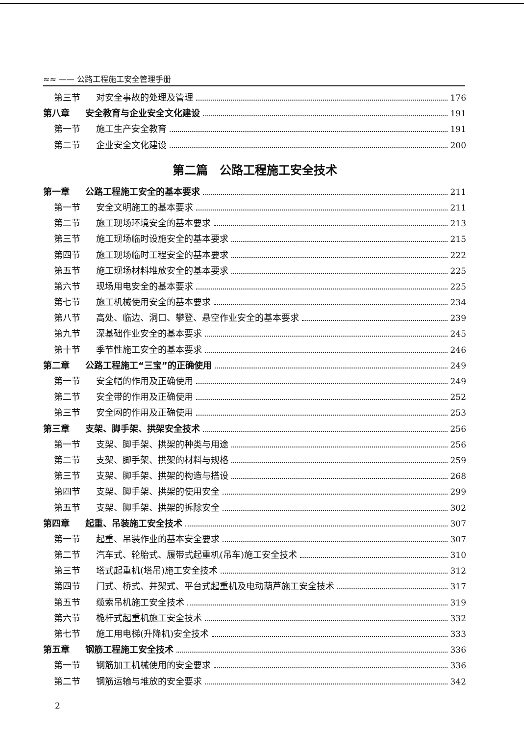≈≈ —— 公路工程施工安全管理手册
第三节 对安全事故的处理及管理 176
第八章 安全教育与企业安全文化建设 191
第一节 施工生产安全教育 191
第二节 企业安全文化建设 200
第二篇　公路工程施工安全技术
第一章 公路工程施工安全的基本要求 211
第一节 安全文明施工的基本要求 211
第二节 施工现场环境安全的基本要求 213
第三节 施工现场临时设施安全的基本要求 215
第四节 施工现场临时工程安全的基本要求 222
第五节 施工现场材料堆放安全的基本要求 225
第六节 现场用电安全的基本要求 225
第七节 施工机械使用安全的基本要求 234
第八节 高处、临边、洞口、攀登、悬空作业安全的基本要求 239
第九节 深基础作业安全的基本要求 245
第十节 季节性施工安全的基本要求 246
第二章 公路工程施工“三宝”的正确使用 249
第一节 安全帽的作用及正确使用 249
第二节 安全带的作用及正确使用 252
第三节 安全网的作用及正确使用 253
第三章 支架、脚手架、拱架安全技术 256
第一节 支架、脚手架、拱架的种类与用途 256
第二节 支架、脚手架、拱架的材料与规格 259
第三节 支架、脚手架、拱架的构造与搭设 268
第四节 支架、脚手架、拱架的使用安全 299
第五节 支架、脚手架、拱架的拆除安全 302
第四章 起重、吊装施工安全技术 307
第一节 起重、吊装作业的基本安全要求 307
第二节 汽车式、轮胎式、履带式起重机(吊车)施工安全技术 310
第三节 塔式起重机(塔吊)施工安全技术 312
第四节 门式、桥式、井架式、平台式起重机及电动葫芦施工安全技术 317
第五节 缆索吊机施工安全技术 319
第六节 桅杆式起重机施工安全技术 332
第七节 施工用电梯(升降机)安全技术 333
第五章 钢筋工程施工安全技术 336
第一节 钢筋加工机械使用的安全要求 336
第二节 钢筋运输与堆放的安全要求 342
2